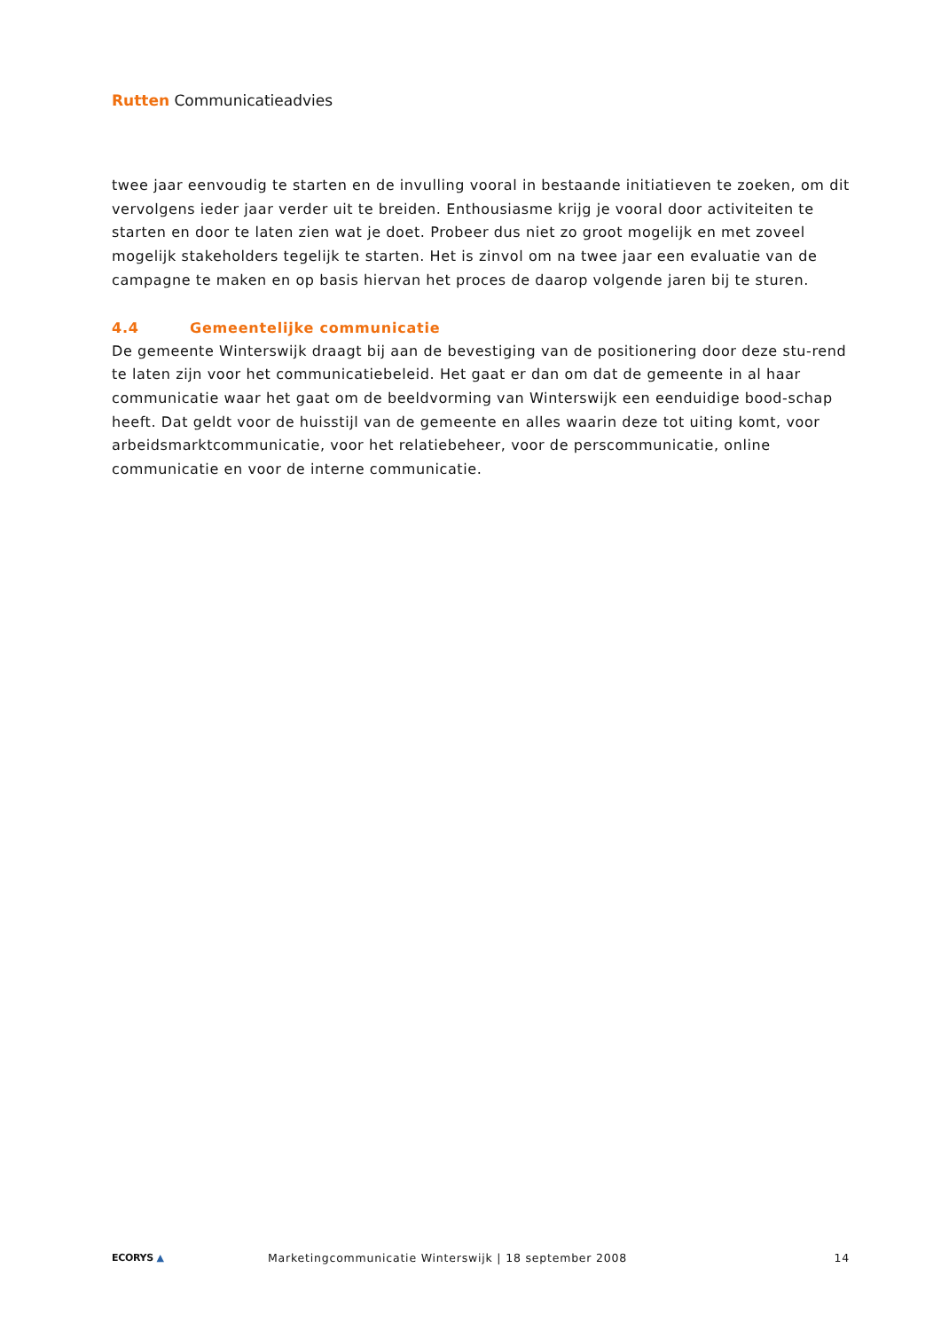Rutten Communicatieadvies
twee jaar eenvoudig te starten en de invulling vooral in bestaande initiatieven te zoeken, om dit vervolgens ieder jaar verder uit te breiden. Enthousiasme krijg je vooral door activiteiten te starten en door te laten zien wat je doet. Probeer dus niet zo groot mogelijk en met zoveel mogelijk stakeholders tegelijk te starten. Het is zinvol om na twee jaar een evaluatie van de campagne te maken en op basis hiervan het proces de daarop volgende jaren bij te sturen.
4.4 Gemeentelijke communicatie
De gemeente Winterswijk draagt bij aan de bevestiging van de positionering door deze stu-rend te laten zijn voor het communicatiebeleid. Het gaat er dan om dat de gemeente in al haar communicatie waar het gaat om de beeldvorming van Winterswijk een eenduidige bood-schap heeft. Dat geldt voor de huisstijl van de gemeente en alles waarin deze tot uiting komt, voor arbeidsmarktcommunicatie, voor het relatiebeheer, voor de perscommunicatie, online communicatie en voor de interne communicatie.
ECORYS ▲
Marketingcommunicatie Winterswijk | 18 september 2008
14